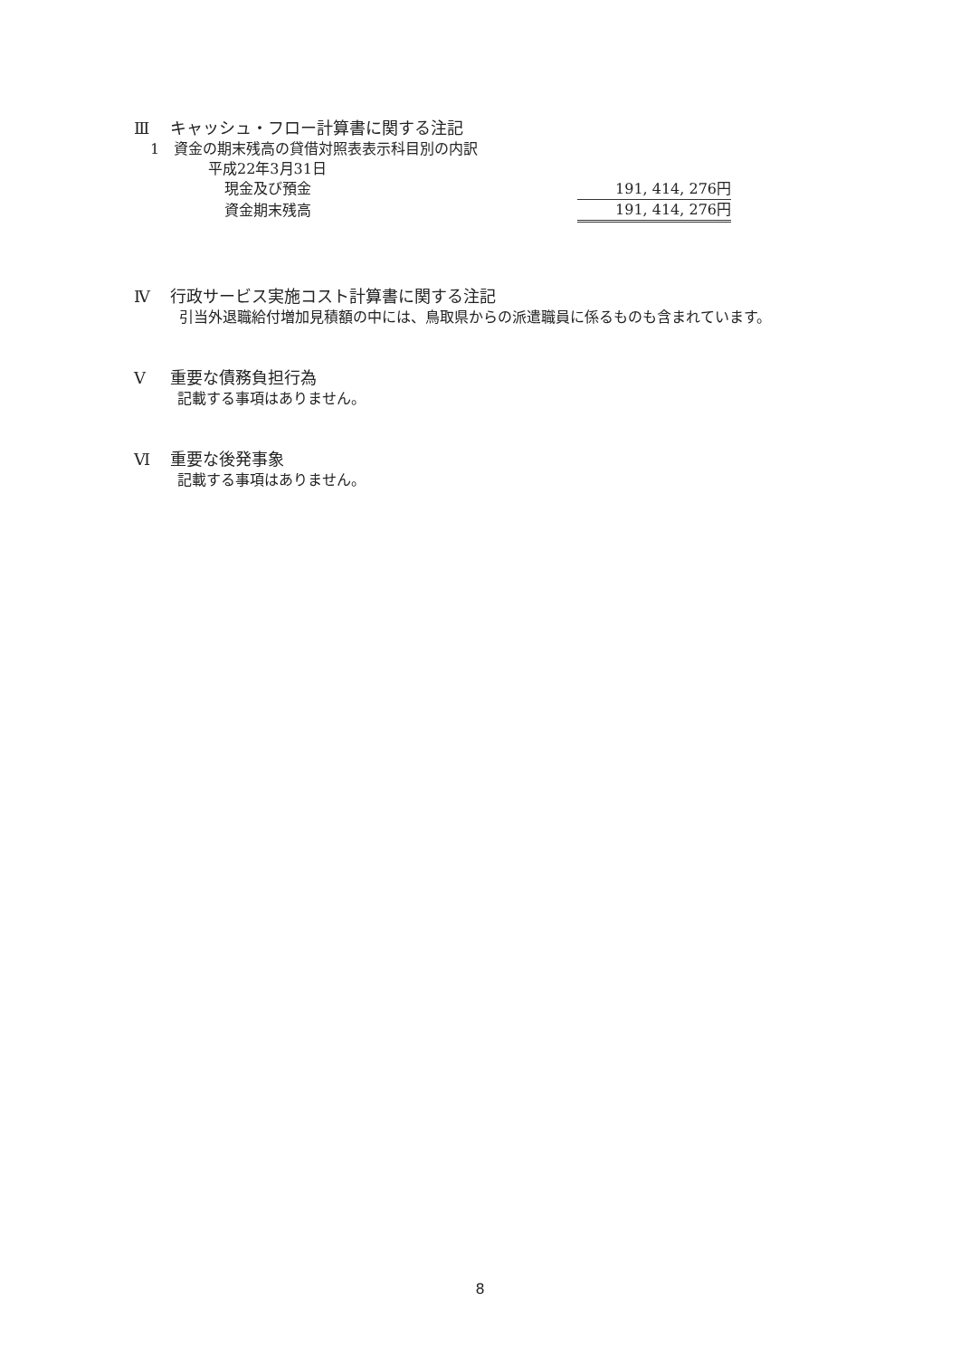Ⅲ キャッシュ・フロー計算書に関する注記
1　資金の期末残高の貸借対照表表示科目別の内訳
平成22年3月31日
| 現金及び預金 | 191, 414, 276円 |
| 資金期末残高 | 191, 414, 276円 |
Ⅳ 行政サービス実施コスト計算書に関する注記
引当外退職給付増加見積額の中には、鳥取県からの派遣職員に係るものも含まれています。
Ⅴ 重要な債務負担行為
記載する事項はありません。
Ⅵ 重要な後発事象
記載する事項はありません。
8